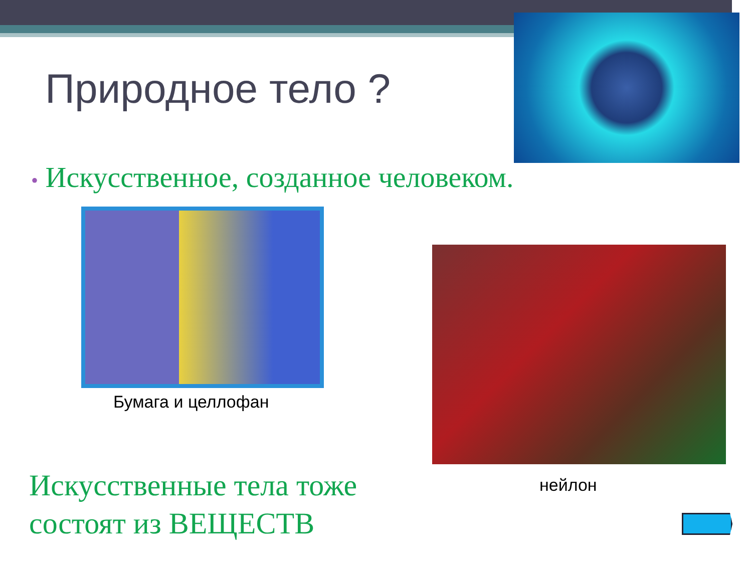Природное тело ?
• Искусственное, созданное человеком.
Бумага и целлофан
нейлон
Искусственные тела тоже
состоят из ВЕЩЕСТВ